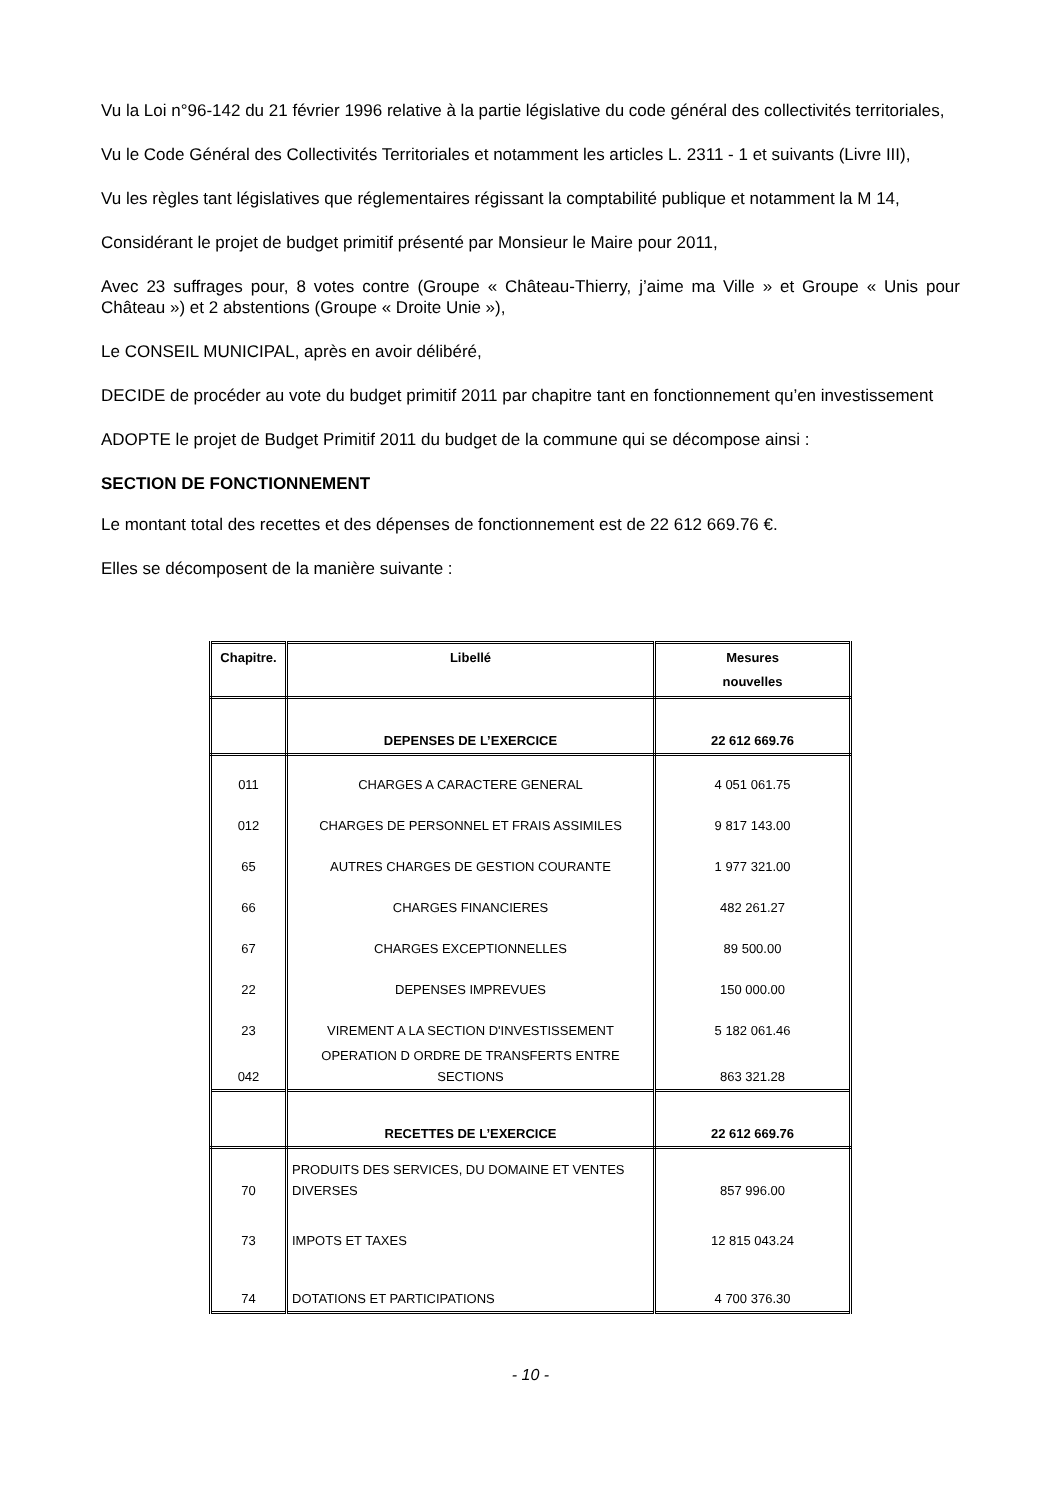Vu la Loi n°96-142 du 21 février 1996 relative à la partie législative du code général des collectivités territoriales,
Vu le Code Général des Collectivités Territoriales et notamment les articles L. 2311 - 1 et suivants (Livre III),
Vu les règles tant législatives que réglementaires régissant la comptabilité publique et notamment la M 14,
Considérant le projet de budget primitif présenté par Monsieur le Maire pour 2011,
Avec 23 suffrages pour, 8 votes contre (Groupe « Château-Thierry, j’aime ma Ville » et Groupe « Unis pour Château ») et 2 abstentions (Groupe « Droite Unie »),
Le CONSEIL MUNICIPAL, après en avoir délibéré,
DECIDE de procéder au vote du budget primitif 2011 par chapitre tant en fonctionnement qu’en investissement
ADOPTE le projet de Budget Primitif 2011 du budget de la commune qui se décompose ainsi :
SECTION DE FONCTIONNEMENT
Le montant total des recettes et des dépenses de fonctionnement est de 22 612 669.76 €.
Elles se décomposent de la manière suivante :
| Chapitre. | Libellé | Mesures nouvelles |
| --- | --- | --- |
| | DEPENSES DE L’EXERCICE | 22 612 669.76 |
| 011 | CHARGES A CARACTERE GENERAL | 4 051 061.75 |
| 012 | CHARGES DE PERSONNEL ET FRAIS ASSIMILES | 9 817 143.00 |
| 65 | AUTRES CHARGES DE GESTION COURANTE | 1 977 321.00 |
| 66 | CHARGES FINANCIERES | 482 261.27 |
| 67 | CHARGES EXCEPTIONNELLES | 89 500.00 |
| 22 | DEPENSES IMPREVUES | 150 000.00 |
| 23 | VIREMENT A LA SECTION D'INVESTISSEMENT | 5 182 061.46 |
| 042 | OPERATION D ORDRE DE TRANSFERTS ENTRE SECTIONS | 863 321.28 |
| | RECETTES DE L’EXERCICE | 22 612 669.76 |
| 70 | PRODUITS DES SERVICES, DU DOMAINE ET VENTES DIVERSES | 857 996.00 |
| 73 | IMPOTS ET TAXES | 12 815 043.24 |
| 74 | DOTATIONS ET PARTICIPATIONS | 4 700 376.30 |
- 10 -